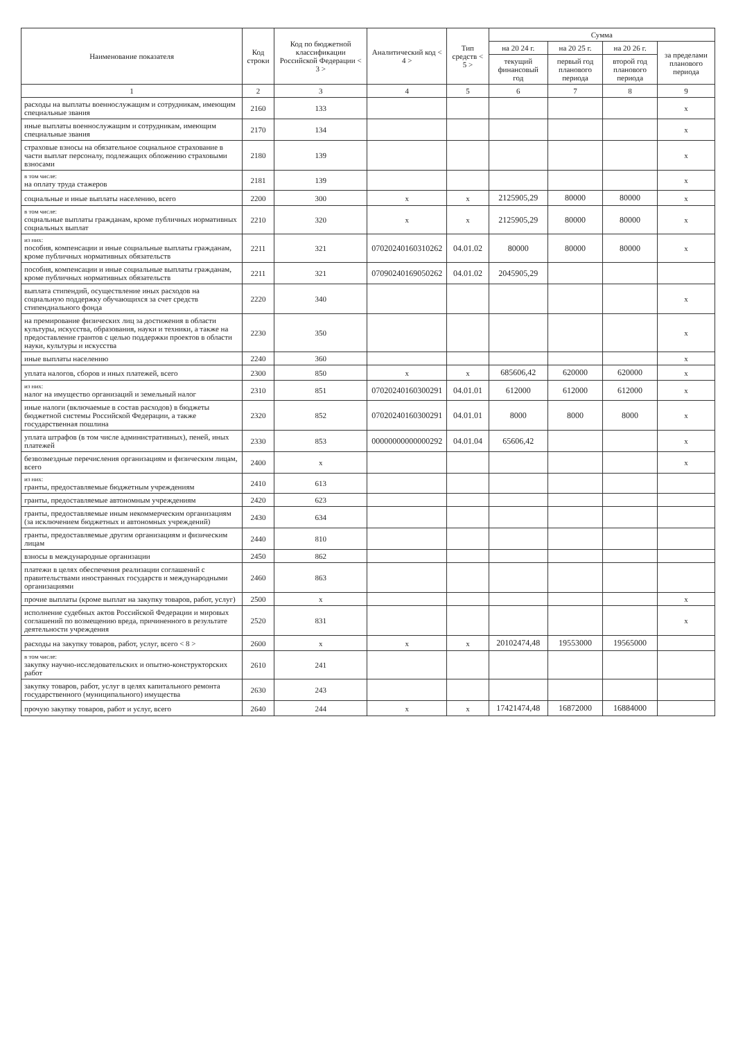| Наименование показателя | Код строки | Код по бюджетной классификации Российской Федерации < 3 > | Аналитический код < 4 > | Тип средств < 5 > | Сумма | | | |
| --- | --- | --- | --- | --- | --- | --- | --- | --- |
| | | | | | на 20 24 г. | на 20 25 г. | на 20 26 г. | за пределами планового периода |
| | | | | | текущий финансовый год | первый год планового периода | второй год планового периода | |
| 1 | 2 | 3 | 4 | 5 | 6 | 7 | 8 | 9 |
| расходы на выплаты военнослужащим и сотрудникам, имеющим специальные звания | 2160 | 133 | | | | | | x |
| иные выплаты военнослужащим и сотрудникам, имеющим специальные звания | 2170 | 134 | | | | | | x |
| страховые взносы на обязательное социальное страхование в части выплат персоналу, подлежащих обложению страховыми взносами | 2180 | 139 | | | | | | x |
| в том числе: на оплату труда стажеров | 2181 | 139 | | | | | | x |
| социальные и иные выплаты населению, всего | 2200 | 300 | x | x | 2125905,29 | 80000 | 80000 | x |
| в том числе: социальные выплаты гражданам, кроме публичных нормативных социальных выплат | 2210 | 320 | x | x | 2125905,29 | 80000 | 80000 | x |
| из них: пособия, компенсации и иные социальные выплаты гражданам, кроме публичных нормативных обязательств | 2211 | 321 | 07020240160310262 | 04.01.02 | 80000 | 80000 | 80000 | x |
| пособия, компенсации и иные социальные выплаты гражданам, кроме публичных нормативных обязательств | 2211 | 321 | 07090240169050262 | 04.01.02 | 2045905,29 | | | |
| выплата стипендий, осуществление иных расходов на социальную поддержку обучающихся за счет средств стипендиального фонда | 2220 | 340 | | | | | | x |
| на премирование физических лиц за достижения в области культуры, искусства, образования, науки и техники, а также на предоставление грантов с целью поддержки проектов в области науки, культуры и искусства | 2230 | 350 | | | | | | x |
| иные выплаты населению | 2240 | 360 | | | | | | x |
| уплата налогов, сборов и иных платежей, всего | 2300 | 850 | x | x | 685606,42 | 620000 | 620000 | x |
| из них: налог на имущество организаций и земельный налог | 2310 | 851 | 07020240160300291 | 04.01.01 | 612000 | 612000 | 612000 | x |
| иные налоги (включаемые в состав расходов) в бюджеты бюджетной системы Российской Федерации, а также государственная пошлина | 2320 | 852 | 07020240160300291 | 04.01.01 | 8000 | 8000 | 8000 | x |
| уплата штрафов (в том числе административных), пеней, иных платежей | 2330 | 853 | 00000000000000292 | 04.01.04 | 65606,42 | | | x |
| безвозмездные перечисления организациям и физическим лицам, всего | 2400 | x | | | | | | x |
| из них: гранты, предоставляемые бюджетным учреждениям | 2410 | 613 | | | | | | |
| гранты, предоставляемые автономным учреждениям | 2420 | 623 | | | | | | |
| гранты, предоставляемые иным некоммерческим организациям (за исключением бюджетных и автономных учреждений) | 2430 | 634 | | | | | | |
| гранты, предоставляемые другим организациям и физическим лицам | 2440 | 810 | | | | | | |
| взносы в международные организации | 2450 | 862 | | | | | | |
| платежи в целях обеспечения реализации соглашений с правительствами иностранных государств и международными организациями | 2460 | 863 | | | | | | |
| прочие выплаты (кроме выплат на закупку товаров, работ, услуг) | 2500 | x | | | | | | x |
| исполнение судебных актов Российской Федерации и мировых соглашений по возмещению вреда, причиненного в результате деятельности учреждения | 2520 | 831 | | | | | | x |
| расходы на закупку товаров, работ, услуг, всего < 8 > | 2600 | x | x | x | 20102474,48 | 19553000 | 19565000 | |
| в том числе: закупку научно-исследовательских и опытно-конструкторских работ | 2610 | 241 | | | | | | |
| закупку товаров, работ, услуг в целях капитального ремонта государственного (муниципального) имущества | 2630 | 243 | | | | | | |
| прочую закупку товаров, работ и услуг, всего | 2640 | 244 | x | x | 17421474,48 | 16872000 | 16884000 | |